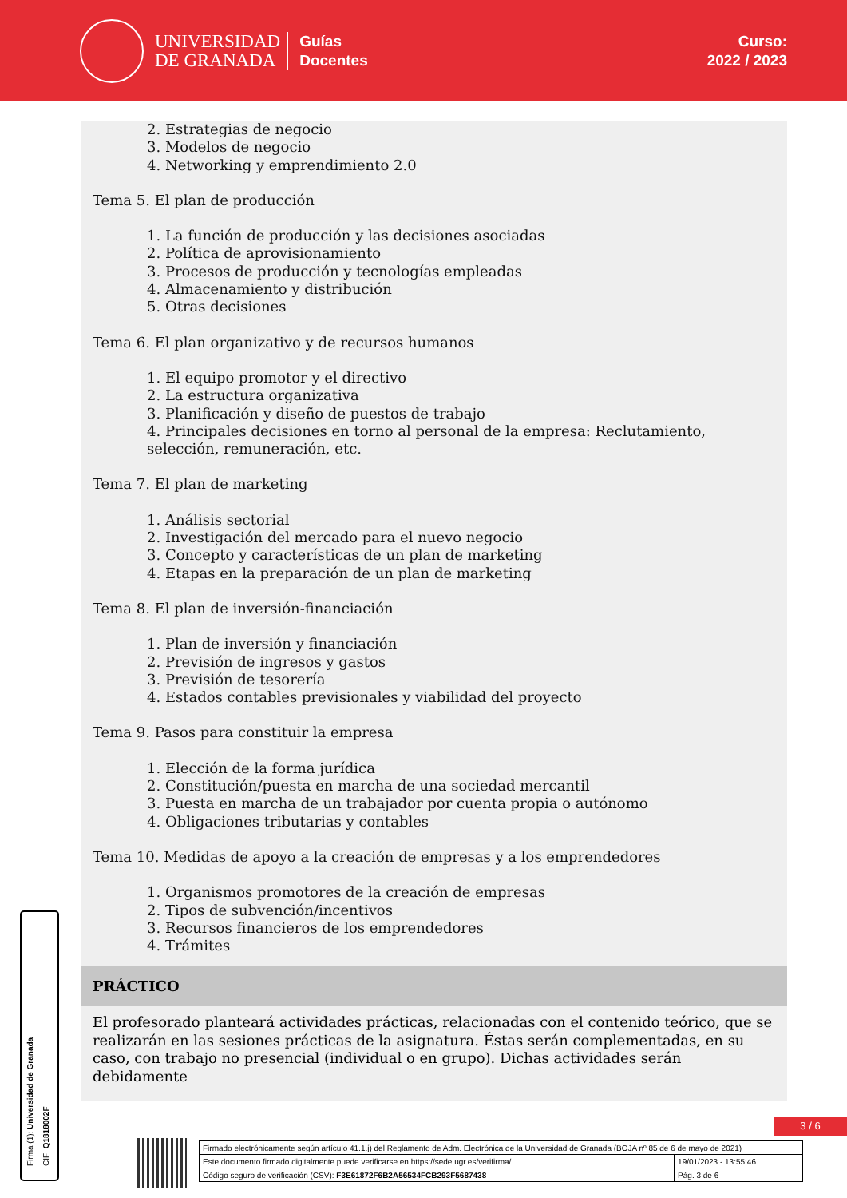UNIVERSIDAD
DE GRANADA
Guías
Docentes
Curso:
2022 / 2023
2. Estrategias de negocio
3. Modelos de negocio
4. Networking y emprendimiento 2.0
Tema 5. El plan de producción
1. La función de producción y las decisiones asociadas
2. Política de aprovisionamiento
3. Procesos de producción y tecnologías empleadas
4. Almacenamiento y distribución
5. Otras decisiones
Tema 6. El plan organizativo y de recursos humanos
1. El equipo promotor y el directivo
2. La estructura organizativa
3. Planificación y diseño de puestos de trabajo
4. Principales decisiones en torno al personal de la empresa: Reclutamiento, selección, remuneración, etc.
Tema 7. El plan de marketing
1. Análisis sectorial
2. Investigación del mercado para el nuevo negocio
3. Concepto y características de un plan de marketing
4. Etapas en la preparación de un plan de marketing
Tema 8. El plan de inversión-financiación
1. Plan de inversión y financiación
2. Previsión de ingresos y gastos
3. Previsión de tesorería
4. Estados contables previsionales y viabilidad del proyecto
Tema 9. Pasos para constituir la empresa
1. Elección de la forma jurídica
2. Constitución/puesta en marcha de una sociedad mercantil
3. Puesta en marcha de un trabajador por cuenta propia o autónomo
4. Obligaciones tributarias y contables
Tema 10. Medidas de apoyo a la creación de empresas y a los emprendedores
1. Organismos promotores de la creación de empresas
2. Tipos de subvención/incentivos
3. Recursos financieros de los emprendedores
4. Trámites
PRÁCTICO
El profesorado planteará actividades prácticas, relacionadas con el contenido teórico, que se realizarán en las sesiones prácticas de la asignatura. Éstas serán complementadas, en su caso, con trabajo no presencial (individual o en grupo). Dichas actividades serán debidamente
Firma (1): Universidad de Granada
CIF: Q1818002F
3 / 6
| Firmado electrónicamente según artículo 41.1.j) del Reglamento de Adm. Electrónica de la Universidad de Granada (BOJA nº 85 de 6 de mayo de 2021) | |
| Este documento firmado digitalmente puede verificarse en https://sede.ugr.es/verifirma/ | 19/01/2023 - 13:55:46 |
| Código seguro de verificación (CSV): F3E61872F6B2A56534FCB293F5687438 | Pág. 3 de 6 |